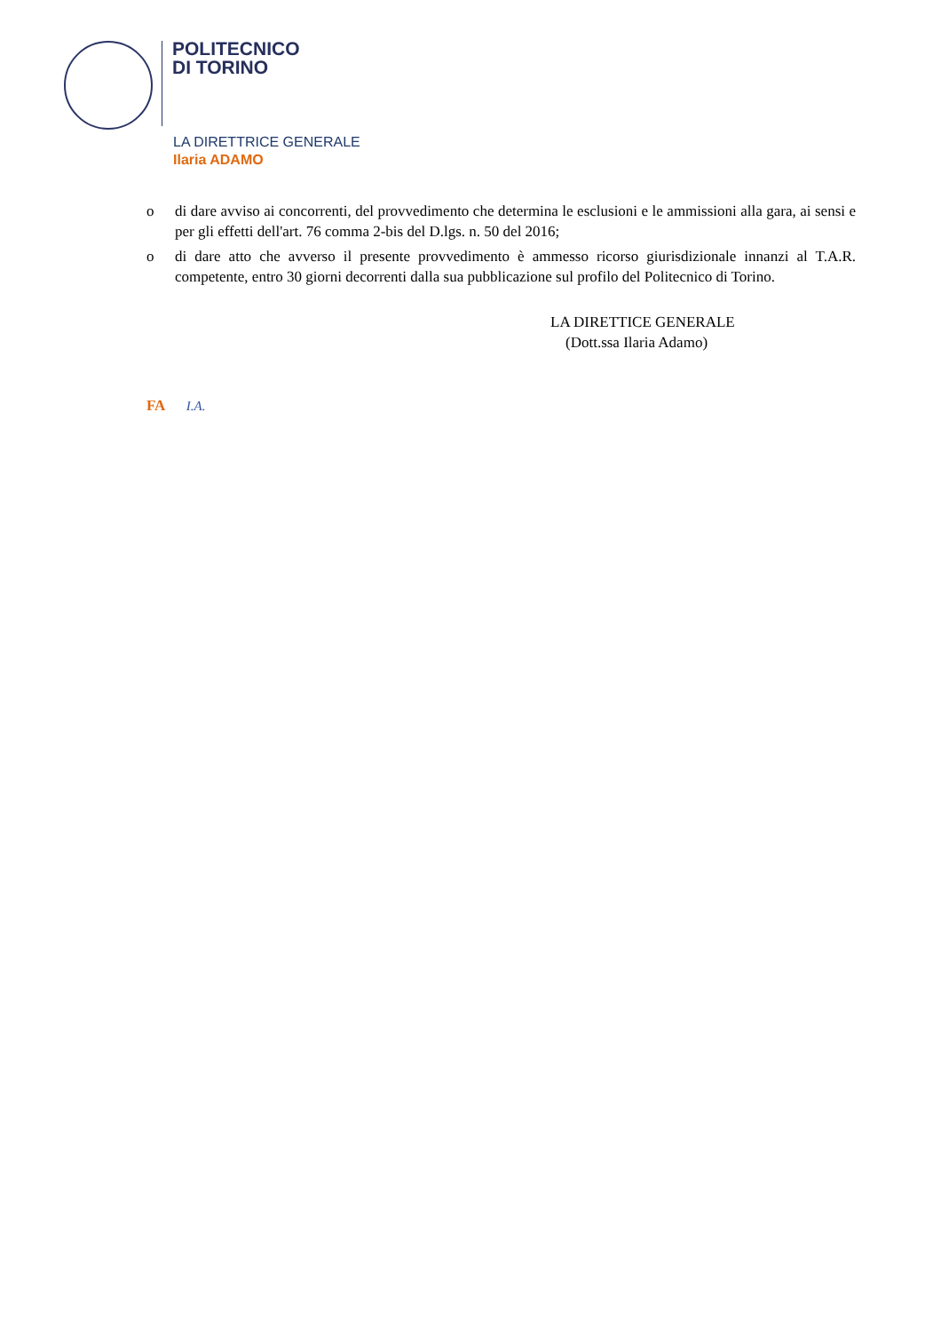POLITECNICO
DI TORINO
LA DIRETTRICE GENERALE
Ilaria ADAMO
o di dare avviso ai concorrenti, del provvedimento che determina le esclusioni e le ammissioni alla gara, ai sensi e per gli effetti dell'art. 76 comma 2-bis del D.lgs. n. 50 del 2016;
o di dare atto che avverso il presente provvedimento è ammesso ricorso giurisdizionale innanzi al T.A.R. competente, entro 30 giorni decorrenti dalla sua pubblicazione sul profilo del Politecnico di Torino.
LA DIRETTICE GENERALE
(Dott.ssa Ilaria Adamo)
FA I.A.